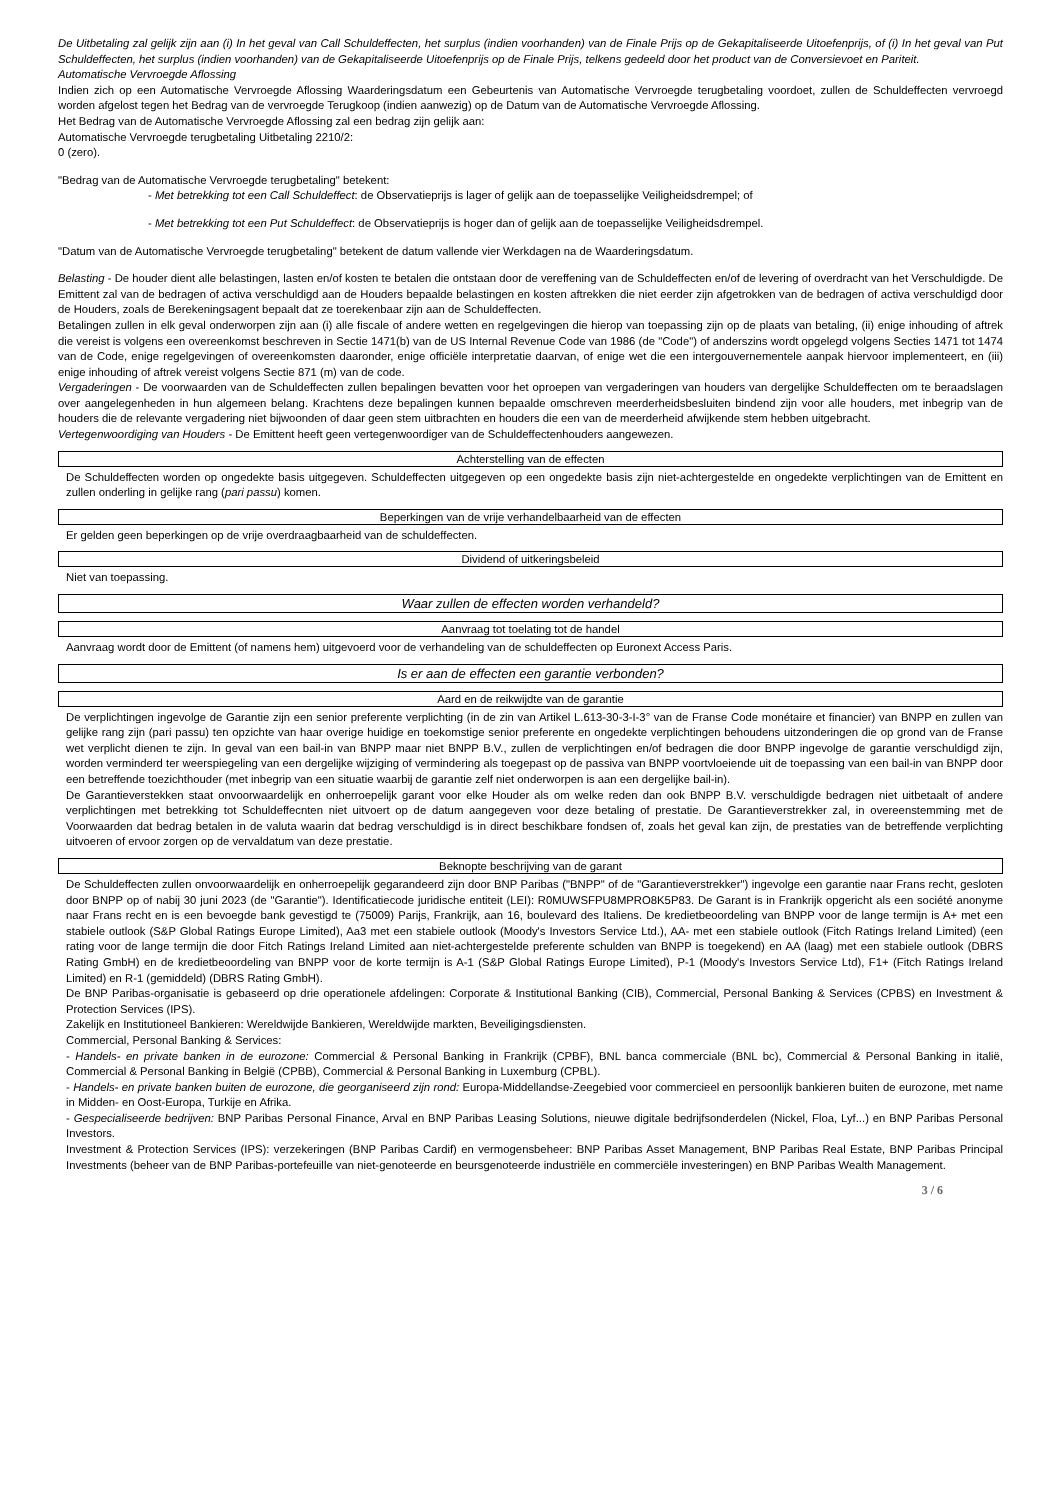De Uitbetaling zal gelijk zijn aan (i) In het geval van Call Schuldeffecten, het surplus (indien voorhanden) van de Finale Prijs op de Gekapitaliseerde Uitoefenprijs, of (i) In het geval van Put Schuldeffecten, het surplus (indien voorhanden) van de Gekapitaliseerde Uitoefenprijs op de Finale Prijs, telkens gedeeld door het product van de Conversievoet en Pariteit.
Automatische Vervroegde Aflossing
Indien zich op een Automatische Vervroegde Aflossing Waarderingsdatum een Gebeurtenis van Automatische Vervroegde terugbetaling voordoet, zullen de Schuldeffecten vervroegd worden afgelost tegen het Bedrag van de vervroegde Terugkoop (indien aanwezig) op de Datum van de Automatische Vervroegde Aflossing.
Het Bedrag van de Automatische Vervroegde Aflossing zal een bedrag zijn gelijk aan:
Automatische Vervroegde terugbetaling Uitbetaling 2210/2:
0 (zero).
"Bedrag van de Automatische Vervroegde terugbetaling" betekent:
- Met betrekking tot een Call Schuldeffect: de Observatieprijs is lager of gelijk aan de toepasselijke Veiligheidsdrempel; of
- Met betrekking tot een Put Schuldeffect: de Observatieprijs is hoger dan of gelijk aan de toepasselijke Veiligheidsdrempel.
"Datum van de Automatische Vervroegde terugbetaling" betekent de datum vallende vier Werkdagen na de Waarderingsdatum.
Belasting - De houder dient alle belastingen, lasten en/of kosten te betalen die ontstaan door de vereffening van de Schuldeffecten en/of de levering of overdracht van het Verschuldigde. De Emittent zal van de bedragen of activa verschuldigd aan de Houders bepaalde belastingen en kosten aftrekken die niet eerder zijn afgetrokken van de bedragen of activa verschuldigd door de Houders, zoals de Berekeningsagent bepaalt dat ze toerekenbaar zijn aan de Schuldeffecten.
Betalingen zullen in elk geval onderworpen zijn aan (i) alle fiscale of andere wetten en regelgevingen die hierop van toepassing zijn op de plaats van betaling, (ii) enige inhouding of aftrek die vereist is volgens een overeenkomst beschreven in Sectie 1471(b) van de US Internal Revenue Code van 1986 (de "Code") of anderszins wordt opgelegd volgens Secties 1471 tot 1474 van de Code, enige regelgevingen of overeenkomsten daaronder, enige officiële interpretatie daarvan, of enige wet die een intergouvernementele aanpak hiervoor implementeert, en (iii) enige inhouding of aftrek vereist volgens Sectie 871 (m) van de code.
Vergaderingen - De voorwaarden van de Schuldeffecten zullen bepalingen bevatten voor het oproepen van vergaderingen van houders van dergelijke Schuldeffecten om te beraadslagen over aangelegenheden in hun algemeen belang. Krachtens deze bepalingen kunnen bepaalde omschreven meerderheidsbesluiten bindend zijn voor alle houders, met inbegrip van de houders die de relevante vergadering niet bijwoonden of daar geen stem uitbrachten en houders die een van de meerderheid afwijkende stem hebben uitgebracht.
Vertegenwoordiging van Houders - De Emittent heeft geen vertegenwoordiger van de Schuldeffectenhouders aangewezen.
Achterstelling van de effecten
De Schuldeffecten worden op ongedekte basis uitgegeven. Schuldeffecten uitgegeven op een ongedekte basis zijn niet-achtergestelde en ongedekte verplichtingen van de Emittent en zullen onderling in gelijke rang (pari passu) komen.
Beperkingen van de vrije verhandelbaarheid van de effecten
Er gelden geen beperkingen op de vrije overdraagbaarheid van de schuldeffecten.
Dividend of uitkeringsbeleid
Niet van toepassing.
Waar zullen de effecten worden verhandeld?
Aanvraag tot toelating tot de handel
Aanvraag wordt door de Emittent (of namens hem) uitgevoerd voor de verhandeling van de schuldeffecten op Euronext Access Paris.
Is er aan de effecten een garantie verbonden?
Aard en de reikwijdte van de garantie
De verplichtingen ingevolge de Garantie zijn een senior preferente verplichting (in de zin van Artikel L.613-30-3-I-3° van de Franse Code monétaire et financier) van BNPP en zullen van gelijke rang zijn (pari passu) ten opzichte van haar overige huidige en toekomstige senior preferente en ongedekte verplichtingen behoudens uitzonderingen die op grond van de Franse wet verplicht dienen te zijn. In geval van een bail-in van BNPP maar niet BNPP B.V., zullen de verplichtingen en/of bedragen die door BNPP ingevolge de garantie verschuldigd zijn, worden verminderd ter weerspiegeling van een dergelijke wijziging of vermindering als toegepast op de passiva van BNPP voortvloeiende uit de toepassing van een bail-in van BNPP door een betreffende toezichthouder (met inbegrip van een situatie waarbij de garantie zelf niet onderworpen is aan een dergelijke bail-in).
De Garantieverstekken staat onvoorwaardelijk en onherroepelijk garant voor elke Houder als om welke reden dan ook BNPP B.V. verschuldigde bedragen niet uitbetaalt of andere verplichtingen met betrekking tot Schuldeffecnten niet uitvoert op de datum aangegeven voor deze betaling of prestatie. De Garantieverstrekker zal, in overeenstemming met de Voorwaarden dat bedrag betalen in de valuta waarin dat bedrag verschuldigd is in direct beschikbare fondsen of, zoals het geval kan zijn, de prestaties van de betreffende verplichting uitvoeren of ervoor zorgen op de vervaldatum van deze prestatie.
Beknopte beschrijving van de garant
De Schuldeffecten zullen onvoorwaardelijk en onherroepelijk gegarandeerd zijn door BNP Paribas ("BNPP" of de "Garantieverstrekker") ingevolge een garantie naar Frans recht, gesloten door BNPP op of nabij 30 juni 2023 (de "Garantie"). Identificatiecode juridische entiteit (LEI): R0MUWSFPU8MPRO8K5P83. De Garant is in Frankrijk opgericht als een société anonyme naar Frans recht en is een bevoegde bank gevestigd te (75009) Parijs, Frankrijk, aan 16, boulevard des Italiens. De kredietbeoordeling van BNPP voor de lange termijn is A+ met een stabiele outlook (S&P Global Ratings Europe Limited), Aa3 met een stabiele outlook (Moody's Investors Service Ltd.), AA- met een stabiele outlook (Fitch Ratings Ireland Limited) (een rating voor de lange termijn die door Fitch Ratings Ireland Limited aan niet-achtergestelde preferente schulden van BNPP is toegekend) en AA (laag) met een stabiele outlook (DBRS Rating GmbH) en de kredietbeoordeling van BNPP voor de korte termijn is A-1 (S&P Global Ratings Europe Limited), P-1 (Moody's Investors Service Ltd), F1+ (Fitch Ratings Ireland Limited) en R-1 (gemiddeld) (DBRS Rating GmbH).
De BNP Paribas-organisatie is gebaseerd op drie operationele afdelingen: Corporate & Institutional Banking (CIB), Commercial, Personal Banking & Services (CPBS) en Investment & Protection Services (IPS).
Zakelijk en Institutioneel Bankieren: Wereldwijde Bankieren, Wereldwijde markten, Beveiligingsdiensten.
Commercial, Personal Banking & Services:
- Handels- en private banken in de eurozone: Commercial & Personal Banking in Frankrijk (CPBF), BNL banca commerciale (BNL bc), Commercial & Personal Banking in italië, Commercial & Personal Banking in België (CPBB), Commercial & Personal Banking in Luxemburg (CPBL).
- Handels- en private banken buiten de eurozone, die georganiseerd zijn rond: Europa-Middellandse-Zeegebied voor commercieel en persoonlijk bankieren buiten de eurozone, met name in Midden- en Oost-Europa, Turkije en Afrika.
- Gespecialiseerde bedrijven: BNP Paribas Personal Finance, Arval en BNP Paribas Leasing Solutions, nieuwe digitale bedrijfsonderdelen (Nickel, Floa, Lyf...) en BNP Paribas Personal Investors.
Investment & Protection Services (IPS): verzekeringen (BNP Paribas Cardif) en vermogensbeheer: BNP Paribas Asset Management, BNP Paribas Real Estate, BNP Paribas Principal Investments (beheer van de BNP Paribas-portefeuille van niet-genoteerde en beursgenoteerde industriële en commerciële investeringen) en BNP Paribas Wealth Management.
3 / 6